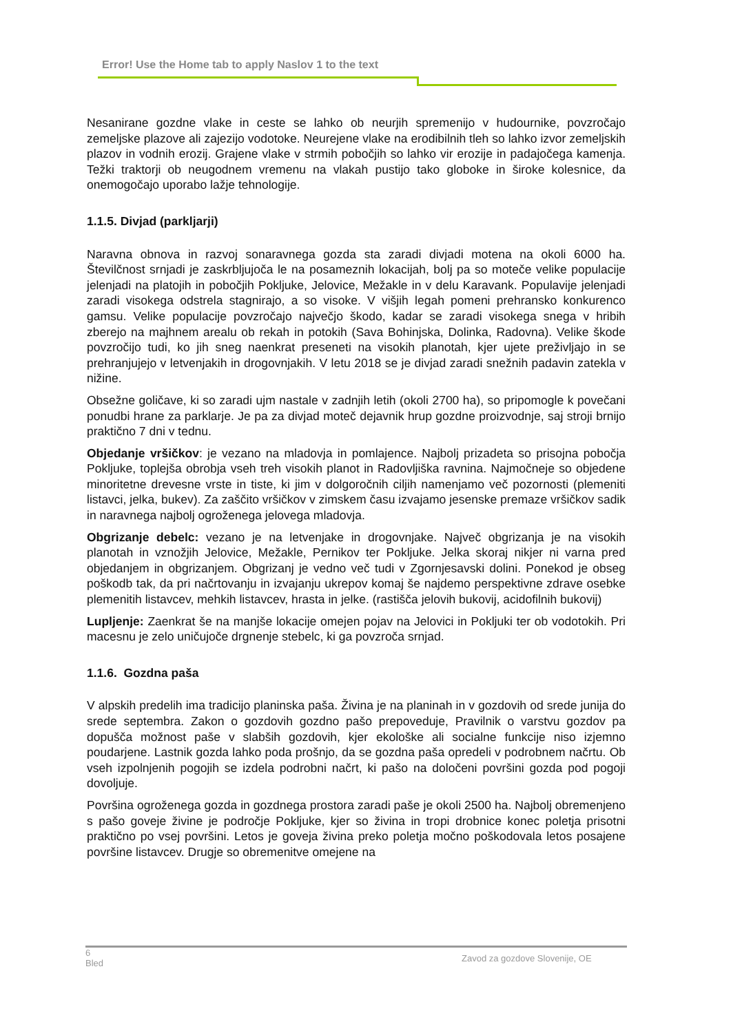Error! Use the Home tab to apply Naslov 1 to the text
Nesanirane gozdne vlake in ceste se lahko ob neurjih spremenijo v hudournike, povzročajo zemeljske plazove ali zajezijo vodotoke. Neurejene vlake na erodibilnih tleh so lahko izvor zemeljskih plazov in vodnih erozij. Grajene vlake v strmih pobočjih so lahko vir erozije in padajočega kamenja. Težki traktorji ob neugodnem vremenu na vlakah pustijo tako globoke in široke kolesnice, da onemogočajo uporabo lažje tehnologije.
1.1.5. Divjad (parkljarji)
Naravna obnova in razvoj sonaravnega gozda sta zaradi divjadi motena na okoli 6000 ha. Številčnost srnjadi je zaskrbljujoča le na posameznih lokacijah, bolj pa so moteče velike populacije jelenjadi na platojih in pobočjih Pokljuke, Jelovice, Mežakle in v delu Karavank. Populavije jelenjadi zaradi visokega odstrela stagnirajo, a so visoke. V višjih legah pomeni prehransko konkurenco gamsu. Velike populacije povzročajo največjo škodo, kadar se zaradi visokega snega v hribih zberejo na majhnem arealu ob rekah in potokih (Sava Bohinjska, Dolinka, Radovna). Velike škode povzročijo tudi, ko jih sneg naenkrat preseneti na visokih planotah, kjer ujete preživljajo in se prehranjujejo v letvenjakih in drogovnjakih. V letu 2018 se je divjad zaradi snežnih padavin zatekla v nižine.
Obsežne goličave, ki so zaradi ujm nastale v zadnjih letih (okoli 2700 ha), so pripomogle k povečani ponudbi hrane za parklarje. Je pa za divjad moteč dejavnik hrup gozdne proizvodnje, saj stroji brnijo praktično 7 dni v tednu.
Objedanje vršičkov: je vezano na mladovja in pomlajence. Najbolj prizadeta so prisojna pobočja Pokljuke, toplejša obrobja vseh treh visokih planot in Radovljiška ravnina. Najmočneje so objedene minoritetne drevesne vrste in tiste, ki jim v dolgoročnih ciljih namenjamo več pozornosti (plemeniti listavci, jelka, bukev). Za zaščito vršičkov v zimskem času izvajamo jesenske premaze vršičkov sadik in naravnega najbolj ogroženega jelovega mladovja.
Obgrizanje debelc: vezano je na letvenjake in drogovnjake. Največ obgrizanja je na visokih planotah in vznožjih Jelovice, Mežakle, Pernikov ter Pokljuke. Jelka skoraj nikjer ni varna pred objedanjem in obgrizanjem. Obgrizanj je vedno več tudi v Zgornjesavski dolini. Ponekod je obseg poškodb tak, da pri načrtovanju in izvajanju ukrepov komaj še najdemo perspektivne zdrave osebke plemenitih listavcev, mehkih listavcev, hrasta in jelke. (rastišča jelovih bukovij, acidofilnih bukovij)
Lupljenje: Zaenkrat še na manjše lokacije omejen pojav na Jelovici in Pokljuki ter ob vodotokih. Pri macesnu je zelo uničujoče drgnenje stebelc, ki ga povzroča srnjad.
1.1.6. Gozdna paša
V alpskih predelih ima tradicijo planinska paša. Živina je na planinah in v gozdovih od srede junija do srede septembra. Zakon o gozdovih gozdno pašo prepoveduje, Pravilnik o varstvu gozdov pa dopušča možnost paše v slabših gozdovih, kjer ekološke ali socialne funkcije niso izjemno poudarjene. Lastnik gozda lahko poda prošnjo, da se gozdna paša opredeli v podrobnem načrtu. Ob vseh izpolnjenih pogojih se izdela podrobni načrt, ki pašo na določeni površini gozda pod pogoji dovoljuje.
Površina ogroženega gozda in gozdnega prostora zaradi paše je okoli 2500 ha. Najbolj obremenjeno s pašo goveje živine je področje Pokljuke, kjer so živina in tropi drobnice konec poletja prisotni praktično po vsej površini. Letos je goveja živina preko poletja močno poškodovala letos posajene površine listavcev. Drugje so obremenitve omejene na
6
Bled
Zavod za gozdove Slovenije, OE